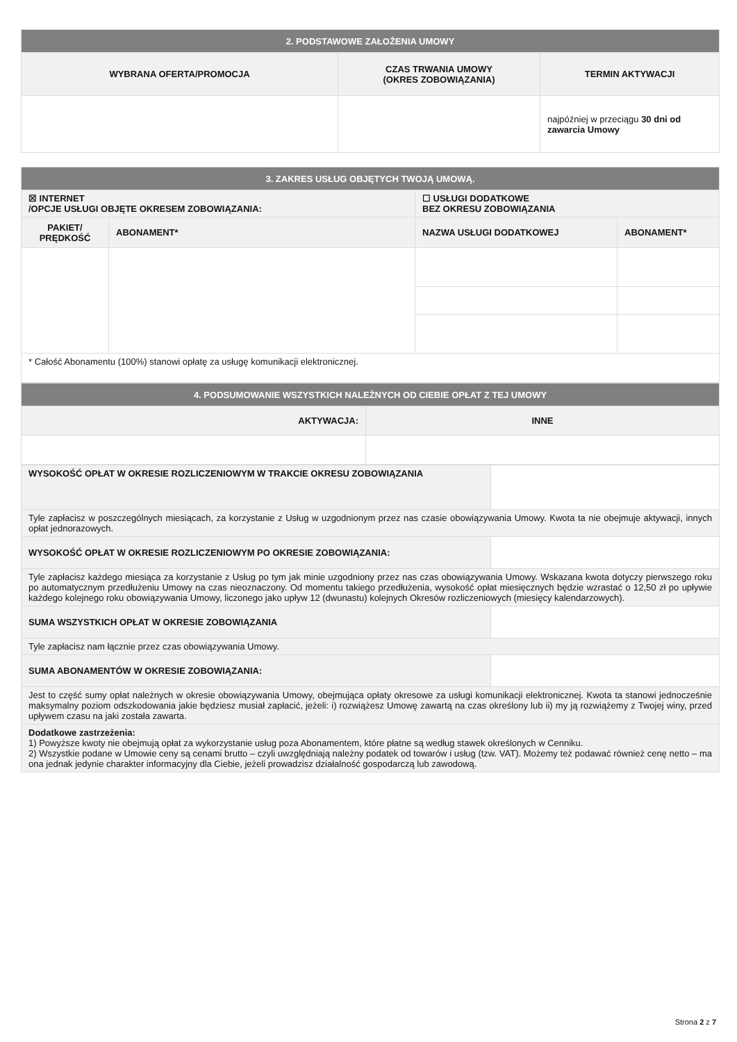| 2. PODSTAWOWE ZAŁOŻENIA UMOWY | | |
| WYBRANA OFERTA/PROMOCJA | CZAS TRWANIA UMOWY (OKRES ZOBOWIĄZANIA) | TERMIN AKTYWACJI |
| | | najpóźniej w przeciągu 30 dni od zawarcia Umowy |
| 3. ZAKRES USŁUG OBJĘTYCH TWOJĄ UMOWĄ. | | | |
| ☒ INTERNET /OPCJE USŁUGI OBJĘTE OKRESEM ZOBOWIĄZANIA: | | ☐ USŁUGI DODATKOWE BEZ OKRESU ZOBOWIĄZANIA | |
| PAKIET/ PRĘDKOŚĆ | ABONAMENT* | NAZWA USŁUGI DODATKOWEJ | ABONAMENT* |
| * Całość Abonamentu (100%) stanowi opłatę za usługę komunikacji elektronicznej. | | | |
| 4. PODSUMOWANIE WSZYSTKICH NALEŻNYCH OD CIEBIE OPŁAT Z TEJ UMOWY | |
| AKTYWACJA: | INNE |
| WYSOKOŚĆ OPŁAT W OKRESIE ROZLICZENIOWYM W TRAKCIE OKRESU ZOBOWIĄZANIA | |
| Tyle zapłacisz w poszczególnych miesiącach, za korzystanie z Usług w uzgodnionym przez nas czasie obowiązywania Umowy. Kwota ta nie obejmuje aktywacji, innych opłat jednorazowych. | |
| WYSOKOŚĆ OPŁAT W OKRESIE ROZLICZENIOWYM PO OKRESIE ZOBOWIĄZANIA: | |
| Tyle zapłacisz każdego miesiąca za korzystanie z Usług po tym jak minie uzgodniony przez nas czas obowiązywania Umowy. Wskazana kwota dotyczy pierwszego roku po automatycznym przedłużeniu Umowy na czas nieoznaczony. Od momentu takiego przedłużenia, wysokość opłat miesięcznych będzie wzrastać o 12,50 zł po upływie każdego kolejnego roku obowiązywania Umowy, liczonego jako upływ 12 (dwunastu) kolejnych Okresów rozliczeniowych (miesięcy kalendarzowych). | |
| SUMA WSZYSTKICH OPŁAT W OKRESIE ZOBOWIĄZANIA | |
| Tyle zapłacisz nam łącznie przez czas obowiązywania Umowy. | |
| SUMA ABONAMENTÓW W OKRESIE ZOBOWIĄZANIA: | |
| Jest to część sumy opłat należnych w okresie obowiązywania Umowy, obejmująca opłaty okresowe za usługi komunikacji elektronicznej. Kwota ta stanowi jednocześnie maksymalny poziom odszkodowania jakie będziesz musiał zapłacić, jeżeli: i) rozwiążesz Umowę zawartą na czas określony lub ii) my ją rozwiążemy z Twojej winy, przed upływem czasu na jaki została zawarta. | |
| Dodatkowe zastrzeżenia: 1) Powyższe kwoty nie obejmują opłat za wykorzystanie usług poza Abonamentem, które płatne są według stawek określonych w Cenniku. 2) Wszystkie podane w Umowie ceny są cenami brutto – czyli uwzględniają należny podatek od towarów i usług (tzw. VAT). Możemy też podawać również cenę netto – ma ona jednak jedynie charakter informacyjny dla Ciebie, jeżeli prowadzisz działalność gospodarczą lub zawodową. | |
Strona 2 z 7